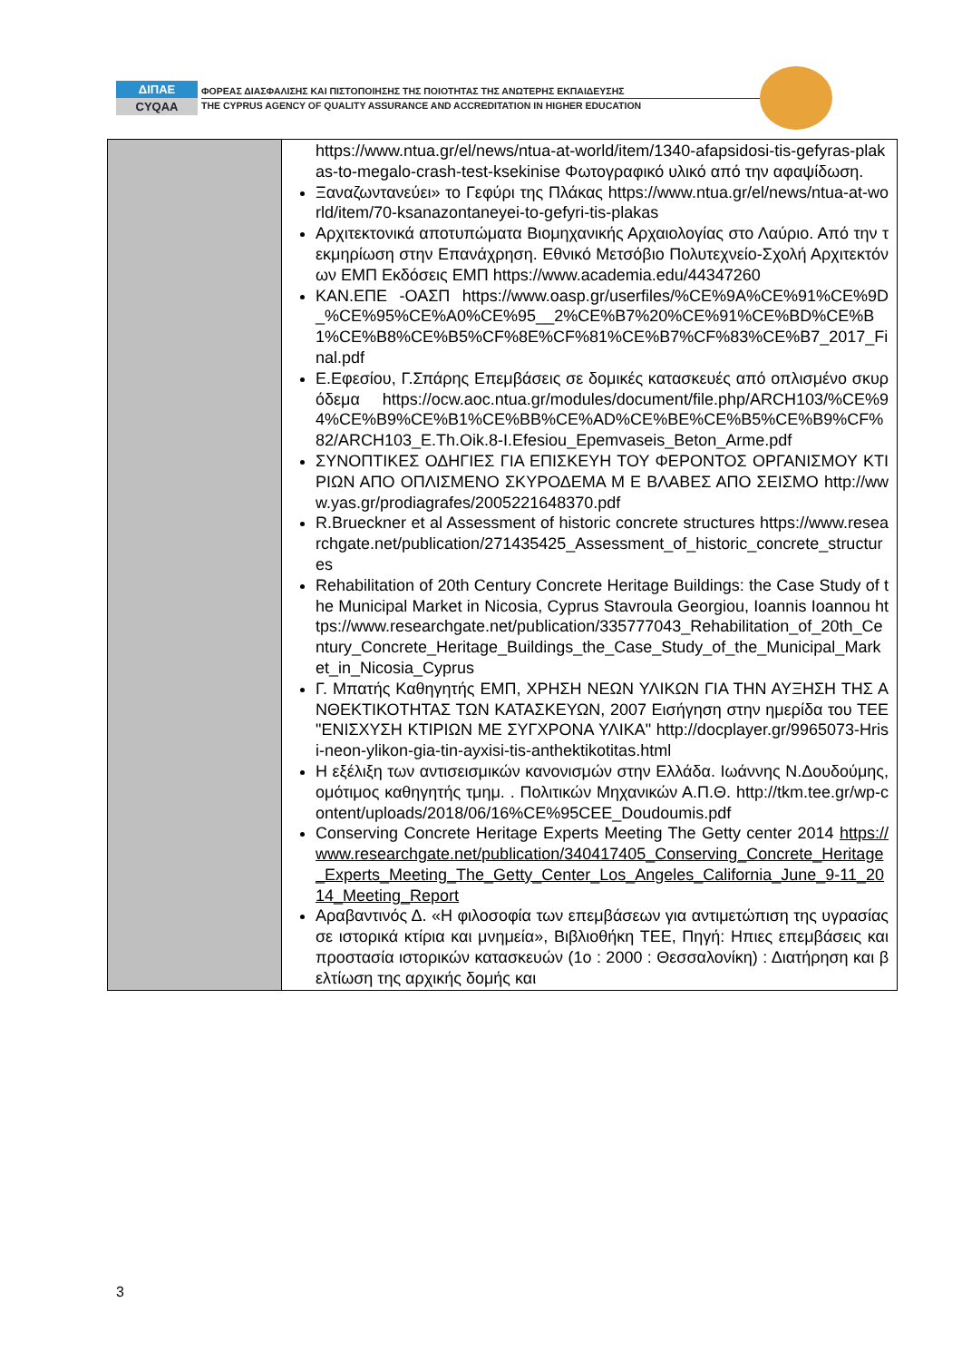ΔΙΠΑΕ
CYQAA
ΦΟΡΕΑΣ ΔΙΑΣΦΑΛΙΣΗΣ ΚΑΙ ΠΙΣΤΟΠΟΙΗΣΗΣ ΤΗΣ ΠΟΙΟΤΗΤΑΣ ΤΗΣ ΑΝΩΤΕΡΗΣ ΕΚΠΑΙΔΕΥΣΗΣ
THE CYPRUS AGENCY OF QUALITY ASSURANCE AND ACCREDITATION IN HIGHER EDUCATION
| | https://www.ntua.gr/el/news/ntua-at-world/item/1340-afapsidosi-tis-gefyras-plakas-to-megalo-crash-test-ksekinise Φωτογραφικό υλικό από την αφαψίδωση. Ξαναζωντανεύει» το Γεφύρι της Πλάκας https://www.ntua.gr/el/news/ntua-at-world/item/70-ksanazontaneyei-to-gefyri-tis-plakas Αρχιτεκτονικά αποτυπώματα Βιομηχανικής Αρχαιολογίας στο Λαύριο. Από την τεκμηρίωση στην Επανάχρηση. Εθνικό Μετσόβιο Πολυτεχνείο-Σχολή Αρχιτεκτόνων ΕΜΠ Εκδόσεις ΕΜΠ https://www.academia.edu/44347260 ΚΑΝ.ΕΠΕ -ΟΑΣΠ https://www.oasp.gr/userfiles/%CE%9A%CE%91%CE%9D_%CE%95%CE%A0%CE%95__2%CE%B7%20%CE%91%CE%BD%CE%B1%CE%B8%CE%B5%CF%8E%CF%81%CE%B7%CF%83%CE%B7_2017_Final.pdf Ε.Εφεσίου, Γ.Σπάρης Επεμβάσεις σε δομικές κατασκευές από οπλισμένο σκυρόδεμα https://ocw.aoc.ntua.gr/modules/document/file.php/ARCH103/%CE%94%CE%B9%CE%B1%CE%BB%CE%AD%CE%BE%CE%B5%CE%B9%CF%82/ARCH103_E.Th.Oik.8-I.Efesiou_Epemvaseis_Beton_Arme.pdf ΣΥΝΟΠΤΙΚΕΣ ΟΔΗΓΙΕΣ ΓΙΑ ΕΠΙΣΚΕΥΗ ΤΟΥ ΦΕΡΟΝΤΟΣ ΟΡΓΑΝΙΣΜΟΥ ΚΤΙΡΙΩΝ ΑΠΟ ΟΠΛΙΣΜΕΝΟ ΣΚΥΡΟΔΕΜΑ Μ Ε ΒΛΑΒΕΣ ΑΠΟ ΣΕΙΣΜΟ http://www.yas.gr/prodiagrafes/2005221648370.pdf R.Brueckner et al Assessment of historic concrete structures https://www.researchgate.net/publication/271435425_Assessment_of_historic_concrete_structures Rehabilitation of 20th Century Concrete Heritage Buildings: the Case Study of the Municipal Market in Nicosia, Cyprus Stavroula Georgiou, Ioannis Ioannou https://www.researchgate.net/publication/335777043_Rehabilitation_of_20th_Century_Concrete_Heritage_Buildings_the_Case_Study_of_the_Municipal_Market_in_Nicosia_Cyprus Γ. Μπατής Καθηγητής ΕΜΠ, ΧΡΗΣΗ ΝΕΩΝ ΥΛΙΚΩΝ ΓΙΑ ΤΗΝ ΑΥΞΗΣΗ ΤΗΣ ΑΝΘΕΚΤΙΚΟΤΗΤΑΣ ΤΩΝ ΚΑΤΑΣΚΕΥΩΝ, 2007 Εισήγηση στην ημερίδα του ΤΕΕ "ΕΝΙΣΧΥΣΗ ΚΤΙΡΙΩΝ ΜΕ ΣΥΓΧΡΟΝΑ ΥΛΙΚΑ" http://docplayer.gr/9965073-Hrisi-neon-ylikon-gia-tin-ayxisi-tis-anthektikotitas.html Η εξέλιξη των αντισεισμικών κανονισμών στην Ελλάδα. Ιωάννης Ν.Δουδούμης, ομότιμος καθηγητής τμημ. . Πολιτικών Μηχανικών Α.Π.Θ. http://tkm.tee.gr/wp-content/uploads/2018/06/16%CE%95CEE_Doudoumis.pdf Conserving Concrete Heritage Experts Meeting The Getty center 2014 https://www.researchgate.net/publication/340417405_Conserving_Concrete_Heritage_Experts_Meeting_The_Getty_Center_Los_Angeles_California_June_9-11_2014_Meeting_Report Αραβαντινός Δ. «Η φιλοσοφία των επεμβάσεων για αντιμετώπιση της υγρασίας σε ιστορικά κτίρια και μνημεία», Βιβλιοθήκη ΤΕΕ, Πηγή: Ηπιες επεμβάσεις και προστασία ιστορικών κατασκευών (1ο : 2000 : Θεσσαλονίκη) : Διατήρηση και βελτίωση της αρχικής δομής και |
3